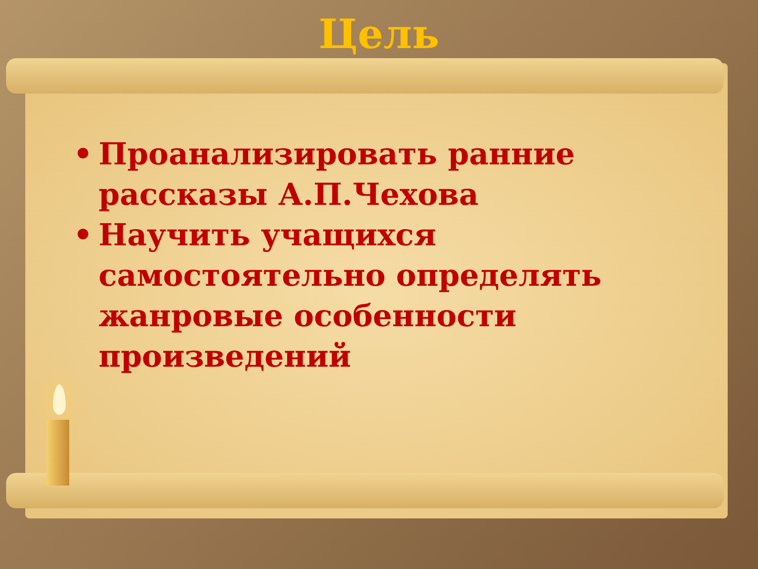Цель
• Проанализировать ранние рассказы А.П.Чехова
• Научить учащихся самостоятельно определять жанровые особенности произведений